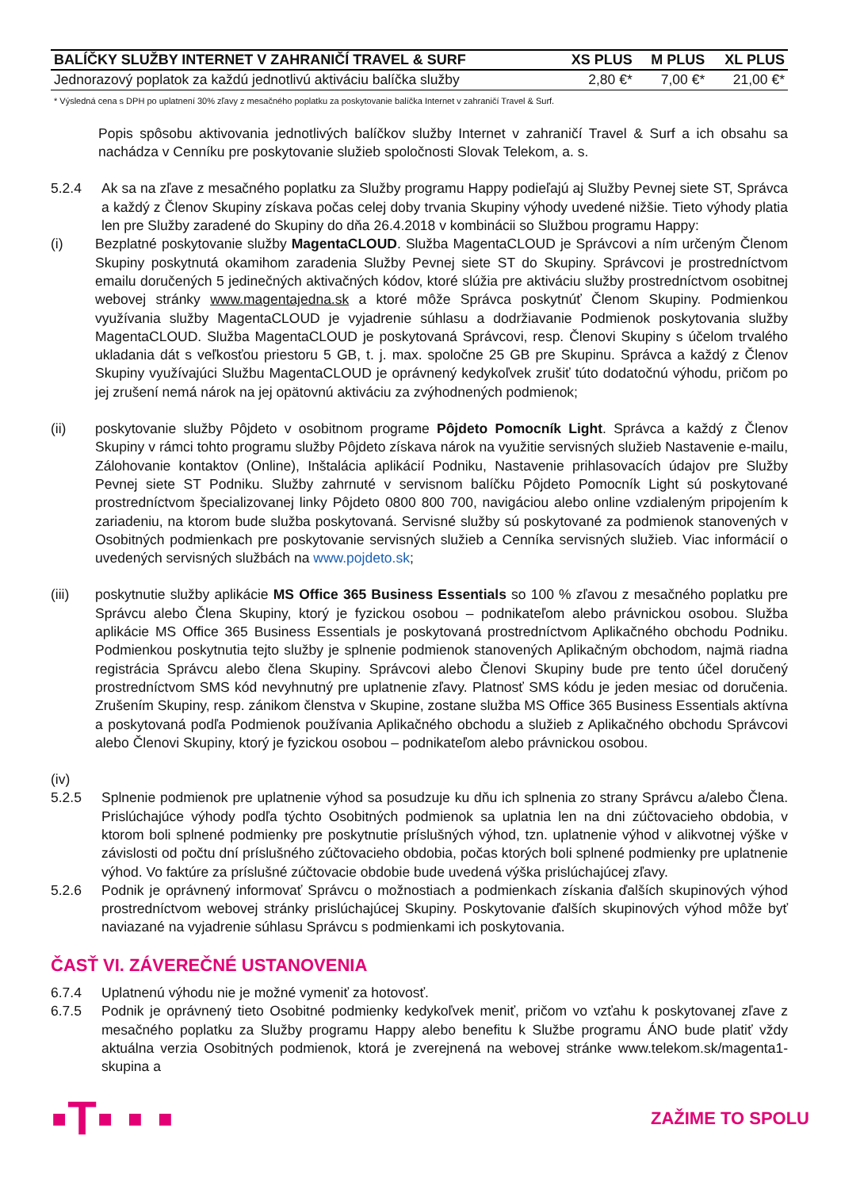| BALÍČKY SLUŽBY INTERNET V ZAHRANIČÍ TRAVEL & SURF | XS PLUS | M PLUS | XL PLUS |
| --- | --- | --- | --- |
| Jednorazový poplatok za každú jednotlivú aktiváciu balíčka služby | 2,80 €* | 7,00 €* | 21,00 €* |
* Výsledná cena s DPH po uplatnení 30% zľavy z mesačného poplatku za poskytovanie balíčka Internet v zahraničí Travel & Surf.
Popis spôsobu aktivovania jednotlivých balíčkov služby Internet v zahraničí Travel & Surf a ich obsahu sa nachádza v Cenníku pre poskytovanie služieb spoločnosti Slovak Telekom, a. s.
5.2.4 Ak sa na zľave z mesačného poplatku za Služby programu Happy podieľajú aj Služby Pevnej siete ST, Správca a každý z Členov Skupiny získava počas celej doby trvania Skupiny výhody uvedené nižšie. Tieto výhody platia len pre Služby zaradené do Skupiny do dňa 26.4.2018 v kombinácii so Službou programu Happy:
(i) Bezplatné poskytovanie služby MagentaCLOUD. Služba MagentaCLOUD je Správcovi a ním určeným Členom Skupiny poskytnutá okamihom zaradenia Služby Pevnej siete ST do Skupiny. Správcovi je prostredníctvom emailu doručených 5 jedinečných aktivačných kódov, ktoré slúžia pre aktiváciu služby prostredníctvom osobitnej webovej stránky www.magentajedna.sk a ktoré môže Správca poskytnúť Členom Skupiny. Podmienkou využívania služby MagentaCLOUD je vyjadrenie súhlasu a dodržiavanie Podmienok poskytovania služby MagentaCLOUD. Služba MagentaCLOUD je poskytovaná Správcovi, resp. Členovi Skupiny s účelom trvalého ukladania dát s veľkosťou priestoru 5 GB, t. j. max. spoločne 25 GB pre Skupinu. Správca a každý z Členov Skupiny využívajúci Službu MagentaCLOUD je oprávnený kedykoľvek zrušiť túto dodatočnú výhodu, pričom po jej zrušení nemá nárok na jej opätovnú aktiváciu za zvýhodnených podmienok;
(ii) poskytovanie služby Pôjdeto v osobitnom programe Pôjdeto Pomocník Light. Správca a každý z Členov Skupiny v rámci tohto programu služby Pôjdeto získava nárok na využitie servisných služieb Nastavenie e-mailu, Zálohovanie kontaktov (Online), Inštalácia aplikácií Podniku, Nastavenie prihlasovacích údajov pre Služby Pevnej siete ST Podniku. Služby zahrnuté v servisnom balíčku Pôjdeto Pomocník Light sú poskytované prostredníctvom špecializovanej linky Pôjdeto 0800 800 700, navigáciou alebo online vzdialeným pripojením k zariadeniu, na ktorom bude služba poskytovaná. Servisné služby sú poskytované za podmienok stanovených v Osobitných podmienkach pre poskytovanie servisných služieb a Cenníka servisných služieb. Viac informácií o uvedených servisných službách na www.pojdeto.sk;
(iii) poskytnutie služby aplikácie MS Office 365 Business Essentials so 100 % zľavou z mesačného poplatku pre Správcu alebo Člena Skupiny, ktorý je fyzickou osobou – podnikateľom alebo právnickou osobou. Služba aplikácie MS Office 365 Business Essentials je poskytovaná prostredníctvom Aplikačného obchodu Podniku. Podmienkou poskytnutia tejto služby je splnenie podmienok stanovených Aplikačným obchodom, najmä riadna registrácia Správcu alebo člena Skupiny. Správcovi alebo Členovi Skupiny bude pre tento účel doručený prostredníctvom SMS kód nevyhnutný pre uplatnenie zľavy. Platnosť SMS kódu je jeden mesiac od doručenia. Zrušením Skupiny, resp. zánikom členstva v Skupine, zostane služba MS Office 365 Business Essentials aktívna a poskytovaná podľa Podmienok používania Aplikačného obchodu a služieb z Aplikačného obchodu Správcovi alebo Členovi Skupiny, ktorý je fyzickou osobou – podnikateľom alebo právnickou osobou.
(iv)
5.2.5 Splnenie podmienok pre uplatnenie výhod sa posudzuje ku dňu ich splnenia zo strany Správcu a/alebo Člena. Prislúchajúce výhody podľa týchto Osobitných podmienok sa uplatnia len na dni zúčtovacieho obdobia, v ktorom boli splnené podmienky pre poskytnutie príslušných výhod, tzn. uplatnenie výhod v alikvotnej výške v závislosti od počtu dní príslušného zúčtovacieho obdobia, počas ktorých boli splnené podmienky pre uplatnenie výhod. Vo faktúre za príslušné zúčtovacie obdobie bude uvedená výška prislúchajúcej zľavy.
5.2.6 Podnik je oprávnený informovať Správcu o možnostiach a podmienkach získania ďalších skupinových výhod prostredníctvom webovej stránky prislúchajúcej Skupiny. Poskytovanie ďalších skupinových výhod môže byť naviazané na vyjadrenie súhlasu Správcu s podmienkami ich poskytovania.
ČASŤ VI. ZÁVEREČNÉ USTANOVENIA
6.7.4 Uplatnenú výhodu nie je možné vymeniť za hotovosť.
6.7.5 Podnik je oprávnený tieto Osobitné podmienky kedykoľvek meniť, pričom vo vzťahu k poskytovanej zľave z mesačného poplatku za Služby programu Happy alebo benefitu k Službe programu ÁNO bude platiť vždy aktuálna verzia Osobitných podmienok, ktorá je zverejnená na webovej stránke www.telekom.sk/magenta1-skupina a
▪T▪ ▪ ▪ ZAŽIME TO SPOLU